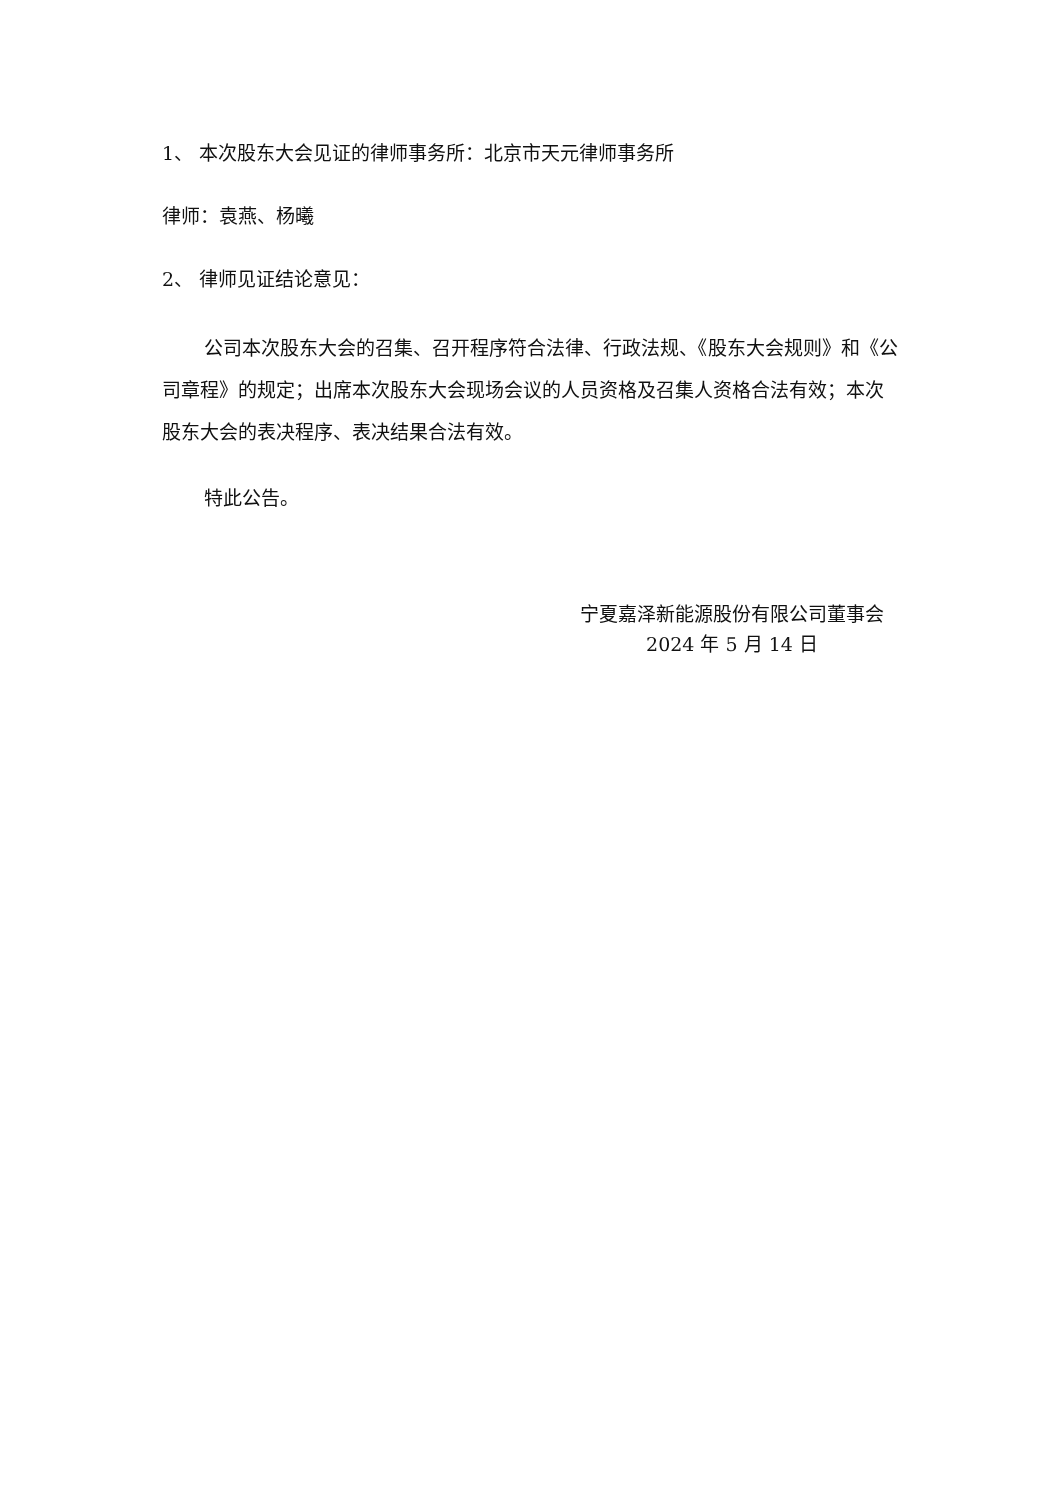1、 本次股东大会见证的律师事务所：北京市天元律师事务所
律师：袁燕、杨曦
2、 律师见证结论意见：
公司本次股东大会的召集、召开程序符合法律、行政法规、《股东大会规则》和《公司章程》的规定；出席本次股东大会现场会议的人员资格及召集人资格合法有效；本次股东大会的表决程序、表决结果合法有效。
特此公告。
宁夏嘉泽新能源股份有限公司董事会
2024 年 5 月 14 日